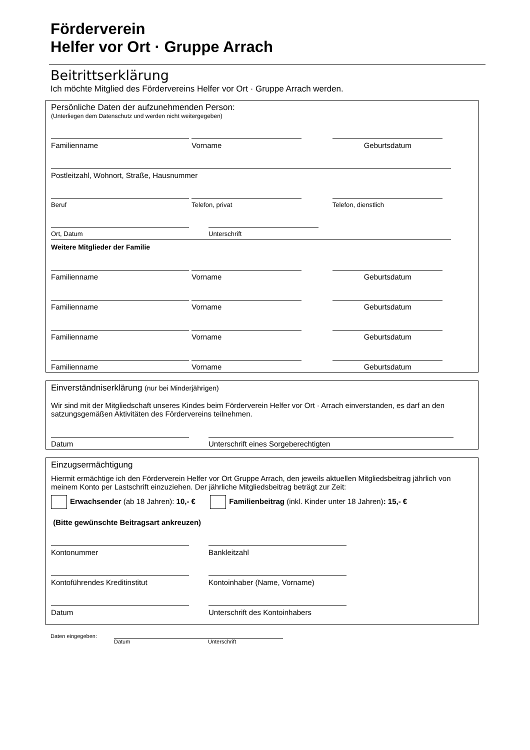Förderverein
Helfer vor Ort · Gruppe Arrach
Beitrittserklärung
Ich möchte Mitglied des Fördervereins Helfer vor Ort · Gruppe Arrach werden.
Persönliche Daten der aufzunehmenden Person:
(Unterliegen dem Datenschutz und werden nicht weitergegeben)
Familienname Vorname Geburtsdatum
Postleitzahl, Wohnort, Straße, Hausnummer
Beruf Telefon, privat Telefon, dienstlich
Ort, Datum Unterschrift
Weitere Mitglieder der Familie
Familienname Vorname Geburtsdatum
Familienname Vorname Geburtsdatum
Familienname Vorname Geburtsdatum
Familienname Vorname Geburtsdatum
Einverständniserklärung (nur bei Minderjährigen)
Wir sind mit der Mitgliedschaft unseres Kindes beim Förderverein Helfer vor Ort · Arrach einverstanden, es darf an den satzungsgemäßen Aktivitäten des Fördervereins teilnehmen.
Datum Unterschrift eines Sorgeberechtigten
Einzugsermächtigung
Hiermit ermächtige ich den Förderverein Helfer vor Ort Gruppe Arrach, den jeweils aktuellen Mitgliedsbeitrag jährlich von meinem Konto per Lastschrift einzuziehen. Der jährliche Mitgliedsbeitrag beträgt zur Zeit:
Erwachsender (ab 18 Jahren): 10,- € Familienbeitrag (inkl. Kinder unter 18 Jahren): 15,- €
(Bitte gewünschte Beitragsart ankreuzen)
Kontonummer Bankleitzahl
Kontoführendes Kreditinstitut Kontoinhaber (Name, Vorname)
Datum Unterschrift des Kontoinhabers
Daten eingegeben: Datum Unterschrift